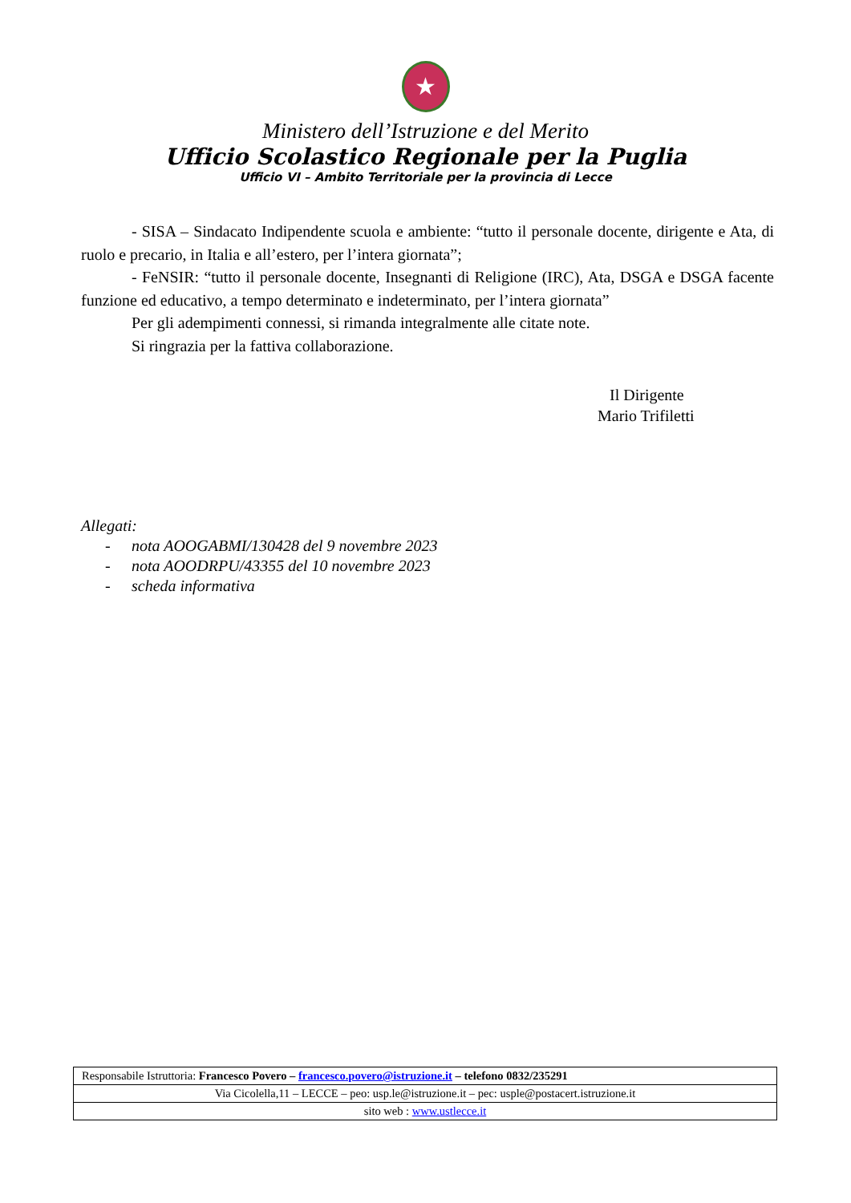★
Ministero dell’Istruzione e del Merito
Ufficio Scolastico Regionale per la Puglia
Ufficio VI – Ambito Territoriale per la provincia di Lecce
- SISA – Sindacato Indipendente scuola e ambiente: “tutto il personale docente, dirigente e Ata, di ruolo e precario, in Italia e all’estero, per l’intera giornata”;
- FeNSIR: “tutto il personale docente, Insegnanti di Religione (IRC), Ata, DSGA e DSGA facente funzione ed educativo, a tempo determinato e indeterminato, per l’intera giornata”
Per gli adempimenti connessi, si rimanda integralmente alle citate note.
Si ringrazia per la fattiva collaborazione.
Il Dirigente
Mario Trifiletti
Allegati:
- nota AOOGABMI/130428 del 9 novembre 2023
- nota AOODRPU/43355 del 10 novembre 2023
- scheda informativa
| Responsabile Istruttoria: Francesco Povero – francesco.povero@istruzione.it – telefono 0832/235291 |
| Via Cicolella,11 – LECCE – peo: usp.le@istruzione.it – pec: usple@postacert.istruzione.it |
| sito web : www.ustlecce.it |